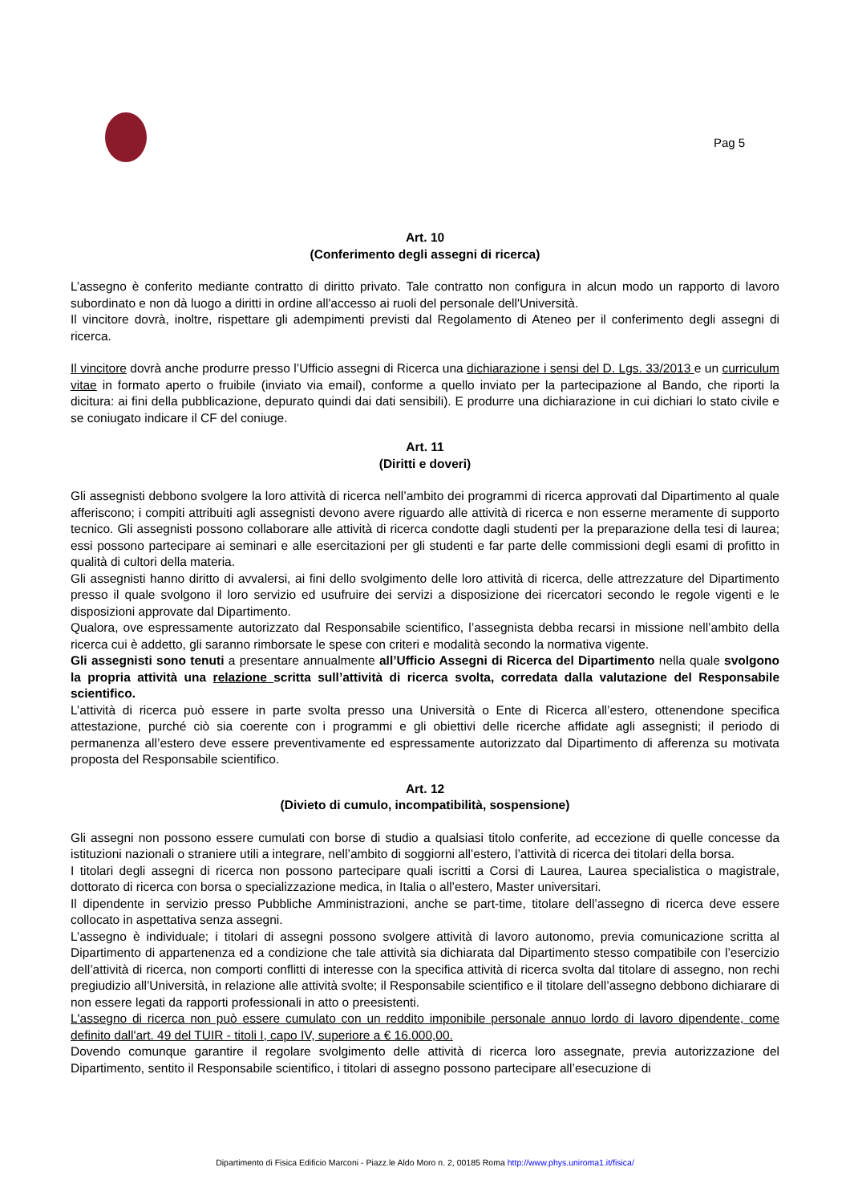Pag 5
Art. 10
(Conferimento degli assegni di ricerca)
L’assegno è conferito mediante contratto di diritto privato. Tale contratto non configura in alcun modo un rapporto di lavoro subordinato e non dà luogo a diritti in ordine all'accesso ai ruoli del personale dell'Università.
Il vincitore dovrà, inoltre, rispettare gli adempimenti previsti dal Regolamento di Ateneo per il conferimento degli assegni di ricerca.
Il vincitore dovrà anche produrre presso l’Ufficio assegni di Ricerca una dichiarazione i sensi del D. Lgs. 33/2013 e un curriculum vitae in formato aperto o fruibile (inviato via email), conforme a quello inviato per la partecipazione al Bando, che riporti la dicitura: ai fini della pubblicazione, depurato quindi dai dati sensibili). E produrre una dichiarazione in cui dichiari lo stato civile e se coniugato indicare il CF del coniuge.
Art. 11
(Diritti e doveri)
Gli assegnisti debbono svolgere la loro attività di ricerca nell’ambito dei programmi di ricerca approvati dal Dipartimento al quale afferiscono; i compiti attribuiti agli assegnisti devono avere riguardo alle attività di ricerca e non esserne meramente di supporto tecnico. Gli assegnisti possono collaborare alle attività di ricerca condotte dagli studenti per la preparazione della tesi di laurea; essi possono partecipare ai seminari e alle esercitazioni per gli studenti e far parte delle commissioni degli esami di profitto in qualità di cultori della materia.
Gli assegnisti hanno diritto di avvalersi, ai fini dello svolgimento delle loro attività di ricerca, delle attrezzature del Dipartimento presso il quale svolgono il loro servizio ed usufruire dei servizi a disposizione dei ricercatori secondo le regole vigenti e le disposizioni approvate dal Dipartimento.
Qualora, ove espressamente autorizzato dal Responsabile scientifico, l’assegnista debba recarsi in missione nell’ambito della ricerca cui è addetto, gli saranno rimborsate le spese con criteri e modalità secondo la normativa vigente.
Gli assegnisti sono tenuti a presentare annualmente all’Ufficio Assegni di Ricerca del Dipartimento nella quale svolgono la propria attività una relazione scritta sull’attività di ricerca svolta, corredata dalla valutazione del Responsabile scientifico.
L’attività di ricerca può essere in parte svolta presso una Università o Ente di Ricerca all’estero, ottenendone specifica attestazione, purché ciò sia coerente con i programmi e gli obiettivi delle ricerche affidate agli assegnisti; il periodo di permanenza all’estero deve essere preventivamente ed espressamente autorizzato dal Dipartimento di afferenza su motivata proposta del Responsabile scientifico.
Art. 12
(Divieto di cumulo, incompatibilità, sospensione)
Gli assegni non possono essere cumulati con borse di studio a qualsiasi titolo conferite, ad eccezione di quelle concesse da istituzioni nazionali o straniere utili a integrare, nell’ambito di soggiorni all’estero, l’attività di ricerca dei titolari della borsa.
I titolari degli assegni di ricerca non possono partecipare quali iscritti a Corsi di Laurea, Laurea specialistica o magistrale, dottorato di ricerca con borsa o specializzazione medica, in Italia o all’estero, Master universitari.
Il dipendente in servizio presso Pubbliche Amministrazioni, anche se part-time, titolare dell’assegno di ricerca deve essere collocato in aspettativa senza assegni.
L’assegno è individuale; i titolari di assegni possono svolgere attività di lavoro autonomo, previa comunicazione scritta al Dipartimento di appartenenza ed a condizione che tale attività sia dichiarata dal Dipartimento stesso compatibile con l’esercizio dell’attività di ricerca, non comporti conflitti di interesse con la specifica attività di ricerca svolta dal titolare di assegno, non rechi pregiudizio all’Università, in relazione alle attività svolte; il Responsabile scientifico e il titolare dell’assegno debbono dichiarare di non essere legati da rapporti professionali in atto o preesistenti.
L'assegno di ricerca non può essere cumulato con un reddito imponibile personale annuo lordo di lavoro dipendente, come definito dall'art. 49 del TUIR - titoli I, capo IV, superiore a € 16.000,00.
Dovendo comunque garantire il regolare svolgimento delle attività di ricerca loro assegnate, previa autorizzazione del Dipartimento, sentito il Responsabile scientifico, i titolari di assegno possono partecipare all’esecuzione di
Dipartimento di Fisica Edificio Marconi - Piazz.le Aldo Moro n. 2, 00185 Roma http://www.phys.uniroma1.it/fisica/